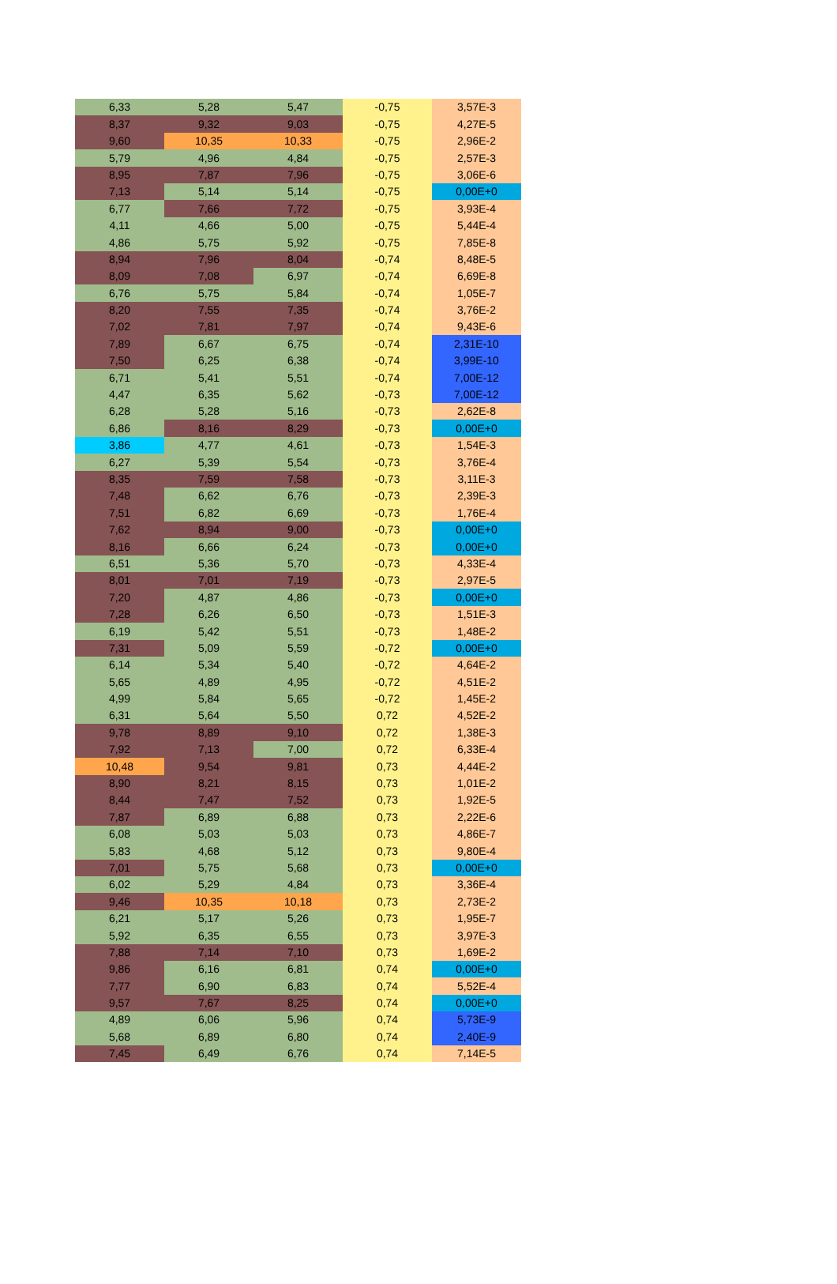| 6,33 | 5,28 | 5,47 | -0,75 | 3,57E-3 |
| 8,37 | 9,32 | 9,03 | -0,75 | 4,27E-5 |
| 9,60 | 10,35 | 10,33 | -0,75 | 2,96E-2 |
| 5,79 | 4,96 | 4,84 | -0,75 | 2,57E-3 |
| 8,95 | 7,87 | 7,96 | -0,75 | 3,06E-6 |
| 7,13 | 5,14 | 5,14 | -0,75 | 0,00E+0 |
| 6,77 | 7,66 | 7,72 | -0,75 | 3,93E-4 |
| 4,11 | 4,66 | 5,00 | -0,75 | 5,44E-4 |
| 4,86 | 5,75 | 5,92 | -0,75 | 7,85E-8 |
| 8,94 | 7,96 | 8,04 | -0,74 | 8,48E-5 |
| 8,09 | 7,08 | 6,97 | -0,74 | 6,69E-8 |
| 6,76 | 5,75 | 5,84 | -0,74 | 1,05E-7 |
| 8,20 | 7,55 | 7,35 | -0,74 | 3,76E-2 |
| 7,02 | 7,81 | 7,97 | -0,74 | 9,43E-6 |
| 7,89 | 6,67 | 6,75 | -0,74 | 2,31E-10 |
| 7,50 | 6,25 | 6,38 | -0,74 | 3,99E-10 |
| 6,71 | 5,41 | 5,51 | -0,74 | 7,00E-12 |
| 4,47 | 6,35 | 5,62 | -0,73 | 7,00E-12 |
| 6,28 | 5,28 | 5,16 | -0,73 | 2,62E-8 |
| 6,86 | 8,16 | 8,29 | -0,73 | 0,00E+0 |
| 3,86 | 4,77 | 4,61 | -0,73 | 1,54E-3 |
| 6,27 | 5,39 | 5,54 | -0,73 | 3,76E-4 |
| 8,35 | 7,59 | 7,58 | -0,73 | 3,11E-3 |
| 7,48 | 6,62 | 6,76 | -0,73 | 2,39E-3 |
| 7,51 | 6,82 | 6,69 | -0,73 | 1,76E-4 |
| 7,62 | 8,94 | 9,00 | -0,73 | 0,00E+0 |
| 8,16 | 6,66 | 6,24 | -0,73 | 0,00E+0 |
| 6,51 | 5,36 | 5,70 | -0,73 | 4,33E-4 |
| 8,01 | 7,01 | 7,19 | -0,73 | 2,97E-5 |
| 7,20 | 4,87 | 4,86 | -0,73 | 0,00E+0 |
| 7,28 | 6,26 | 6,50 | -0,73 | 1,51E-3 |
| 6,19 | 5,42 | 5,51 | -0,73 | 1,48E-2 |
| 7,31 | 5,09 | 5,59 | -0,72 | 0,00E+0 |
| 6,14 | 5,34 | 5,40 | -0,72 | 4,64E-2 |
| 5,65 | 4,89 | 4,95 | -0,72 | 4,51E-2 |
| 4,99 | 5,84 | 5,65 | -0,72 | 1,45E-2 |
| 6,31 | 5,64 | 5,50 | 0,72 | 4,52E-2 |
| 9,78 | 8,89 | 9,10 | 0,72 | 1,38E-3 |
| 7,92 | 7,13 | 7,00 | 0,72 | 6,33E-4 |
| 10,48 | 9,54 | 9,81 | 0,73 | 4,44E-2 |
| 8,90 | 8,21 | 8,15 | 0,73 | 1,01E-2 |
| 8,44 | 7,47 | 7,52 | 0,73 | 1,92E-5 |
| 7,87 | 6,89 | 6,88 | 0,73 | 2,22E-6 |
| 6,08 | 5,03 | 5,03 | 0,73 | 4,86E-7 |
| 5,83 | 4,68 | 5,12 | 0,73 | 9,80E-4 |
| 7,01 | 5,75 | 5,68 | 0,73 | 0,00E+0 |
| 6,02 | 5,29 | 4,84 | 0,73 | 3,36E-4 |
| 9,46 | 10,35 | 10,18 | 0,73 | 2,73E-2 |
| 6,21 | 5,17 | 5,26 | 0,73 | 1,95E-7 |
| 5,92 | 6,35 | 6,55 | 0,73 | 3,97E-3 |
| 7,88 | 7,14 | 7,10 | 0,73 | 1,69E-2 |
| 9,86 | 6,16 | 6,81 | 0,74 | 0,00E+0 |
| 7,77 | 6,90 | 6,83 | 0,74 | 5,52E-4 |
| 9,57 | 7,67 | 8,25 | 0,74 | 0,00E+0 |
| 4,89 | 6,06 | 5,96 | 0,74 | 5,73E-9 |
| 5,68 | 6,89 | 6,80 | 0,74 | 2,40E-9 |
| 7,45 | 6,49 | 6,76 | 0,74 | 7,14E-5 |